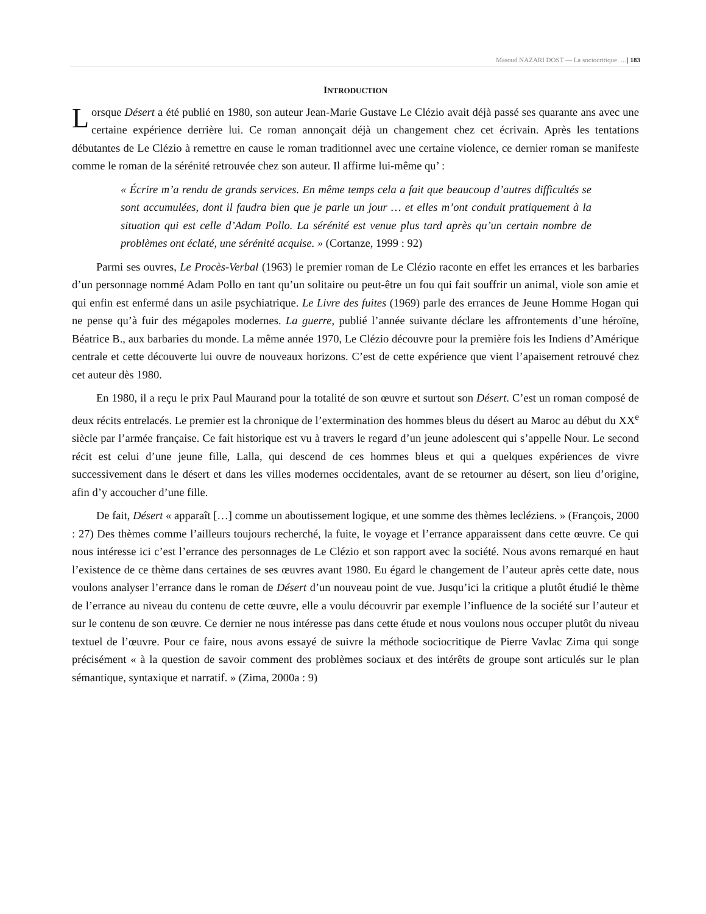Masoud NAZARI DOST — La sociocritique …| 183
INTRODUCTION
Lorsque Désert a été publié en 1980, son auteur Jean-Marie Gustave Le Clézio avait déjà passé ses quarante ans avec une certaine expérience derrière lui. Ce roman annonçait déjà un changement chez cet écrivain. Après les tentations débutantes de Le Clézio à remettre en cause le roman traditionnel avec une certaine violence, ce dernier roman se manifeste comme le roman de la sérénité retrouvée chez son auteur. Il affirme lui-même qu’ :
« Écrire m’a rendu de grands services. En même temps cela a fait que beaucoup d’autres difficultés se sont accumulées, dont il faudra bien que je parle un jour … et elles m’ont conduit pratiquement à la situation qui est celle d’Adam Pollo. La sérénité est venue plus tard après qu’un certain nombre de problèmes ont éclaté, une sérénité acquise. » (Cortanze, 1999 : 92)
Parmi ses ouvres, Le Procès-Verbal (1963) le premier roman de Le Clézio raconte en effet les errances et les barbaries d’un personnage nommé Adam Pollo en tant qu’un solitaire ou peut-être un fou qui fait souffrir un animal, viole son amie et qui enfin est enfermé dans un asile psychiatrique. Le Livre des fuites (1969) parle des errances de Jeune Homme Hogan qui ne pense qu’à fuir des mégapoles modernes. La guerre, publié l’année suivante déclare les affrontements d’une héroïne, Béatrice B., aux barbaries du monde. La même année 1970, Le Clézio découvre pour la première fois les Indiens d’Amérique centrale et cette découverte lui ouvre de nouveaux horizons. C’est de cette expérience que vient l’apaisement retrouvé chez cet auteur dès 1980.
En 1980, il a reçu le prix Paul Maurand pour la totalité de son œuvre et surtout son Désert. C’est un roman composé de deux récits entrelacés. Le premier est la chronique de l’extermination des hommes bleus du désert au Maroc au début du XX<sup>e</sup> siècle par l’armée française. Ce fait historique est vu à travers le regard d’un jeune adolescent qui s’appelle Nour. Le second récit est celui d’une jeune fille, Lalla, qui descend de ces hommes bleus et qui a quelques expériences de vivre successivement dans le désert et dans les villes modernes occidentales, avant de se retourner au désert, son lieu d’origine, afin d’y accoucher d’une fille.
De fait, Désert « apparaît […] comme un aboutissement logique, et une somme des thèmes lecléziens. » (François, 2000 : 27) Des thèmes comme l’ailleurs toujours recherché, la fuite, le voyage et l’errance apparaissent dans cette œuvre. Ce qui nous intéresse ici c’est l’errance des personnages de Le Clézio et son rapport avec la société. Nous avons remarqué en haut l’existence de ce thème dans certaines de ses œuvres avant 1980. Eu égard le changement de l’auteur après cette date, nous voulons analyser l’errance dans le roman de Désert d’un nouveau point de vue. Jusqu’ici la critique a plutôt étudié le thème de l’errance au niveau du contenu de cette œuvre, elle a voulu découvrir par exemple l’influence de la société sur l’auteur et sur le contenu de son œuvre. Ce dernier ne nous intéresse pas dans cette étude et nous voulons nous occuper plutôt du niveau textuel de l’œuvre. Pour ce faire, nous avons essayé de suivre la méthode sociocritique de Pierre Vavlac Zima qui songe précisément « à la question de savoir comment des problèmes sociaux et des intérêts de groupe sont articulés sur le plan sémantique, syntaxique et narratif. » (Zima, 2000a : 9)